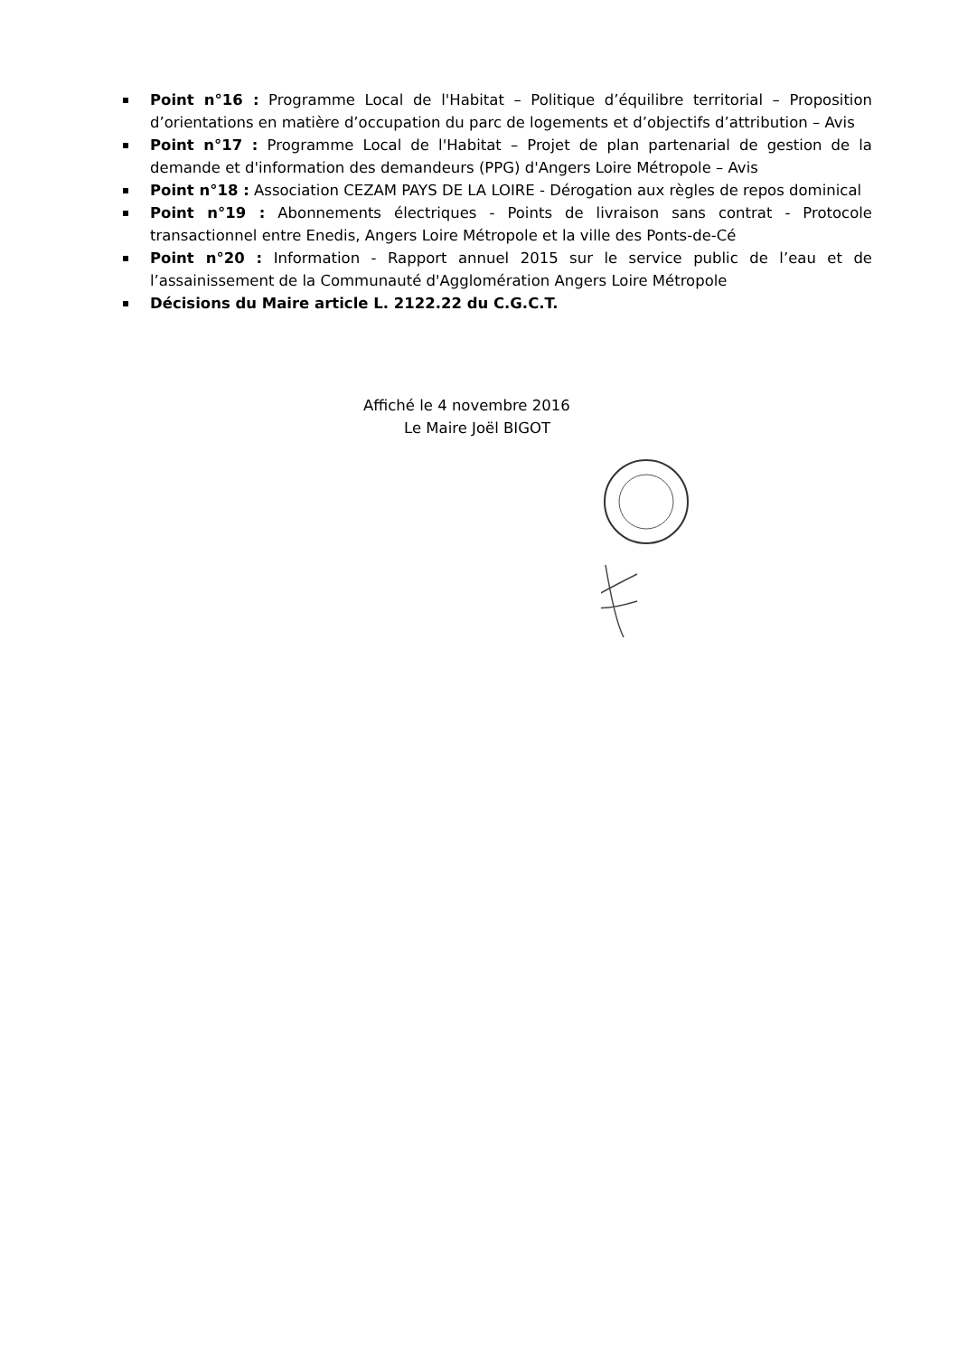Point n°16 : Programme Local de l'Habitat – Politique d’équilibre territorial – Proposition d’orientations en matière d’occupation du parc de logements et d’objectifs d’attribution – Avis
Point n°17 : Programme Local de l'Habitat – Projet de plan partenarial de gestion de la demande et d'information des demandeurs (PPG) d'Angers Loire Métropole – Avis
Point n°18 : Association CEZAM PAYS DE LA LOIRE - Dérogation aux règles de repos dominical
Point n°19 : Abonnements électriques - Points de livraison sans contrat - Protocole transactionnel entre Enedis, Angers Loire Métropole et la ville des Ponts-de-Cé
Point n°20 : Information - Rapport annuel 2015 sur le service public de l’eau et de l’assainissement de la Communauté d'Agglomération Angers Loire Métropole
Décisions du Maire article L. 2122.22 du C.G.C.T.
Affiché le 4 novembre 2016
Le Maire Joël BIGOT